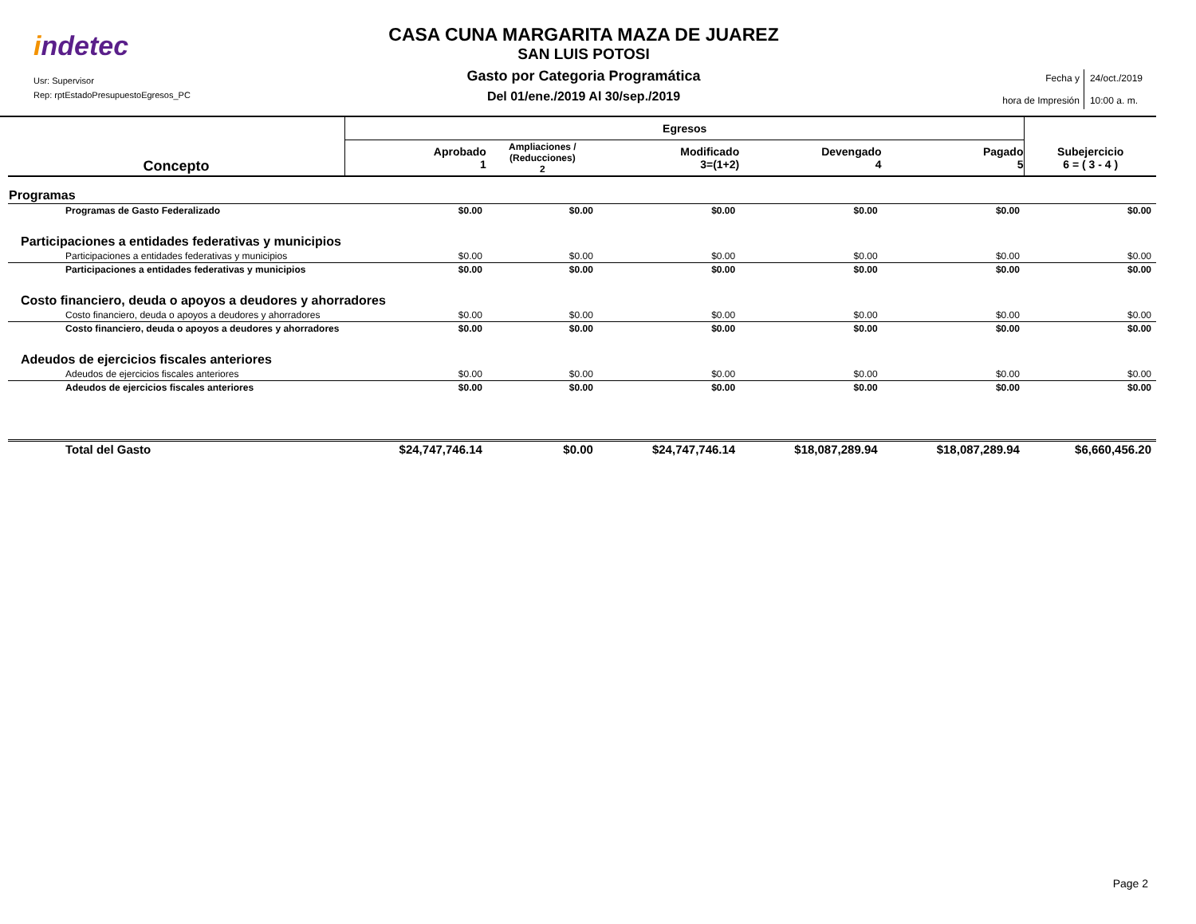indetec
Usr: Supervisor
Rep: rptEstadoPresupuestoEgresos_PC
CASA CUNA MARGARITA MAZA DE JUAREZ
SAN LUIS POTOSI
Gasto por Categoria Programática
Del 01/ene./2019 Al 30/sep./2019
| Fecha y hora de Impresión | 24/oct./2019 10:00 a. m. |
| Concepto | Egresos | | | | | |
| --- | --- | --- | --- | --- | --- | --- |
| | Aprobado 1 | Ampliaciones / (Reducciones) 2 | Modificado 3=(1+2) | Devengado 4 | Pagado 5 | Subejercicio 6 = ( 3 - 4 ) |
| Programas | | | | | | |
| Programas de Gasto Federalizado | $0.00 | $0.00 | $0.00 | $0.00 | $0.00 | $0.00 |
| Participaciones a entidades federativas y municipios | | | | | | |
| Participaciones a entidades federativas y municipios | $0.00 | $0.00 | $0.00 | $0.00 | $0.00 | $0.00 |
| Participaciones a entidades federativas y municipios | $0.00 | $0.00 | $0.00 | $0.00 | $0.00 | $0.00 |
| Costo financiero, deuda o apoyos a deudores y ahorradores | | | | | | |
| Costo financiero, deuda o apoyos a deudores y ahorradores | $0.00 | $0.00 | $0.00 | $0.00 | $0.00 | $0.00 |
| Costo financiero, deuda o apoyos a deudores y ahorradores | $0.00 | $0.00 | $0.00 | $0.00 | $0.00 | $0.00 |
| Adeudos de ejercicios fiscales anteriores | | | | | | |
| Adeudos de ejercicios fiscales anteriores | $0.00 | $0.00 | $0.00 | $0.00 | $0.00 | $0.00 |
| Adeudos de ejercicios fiscales anteriores | $0.00 | $0.00 | $0.00 | $0.00 | $0.00 | $0.00 |
| Total del Gasto | $24,747,746.14 | $0.00 | $24,747,746.14 | $18,087,289.94 | $18,087,289.94 | $6,660,456.20 |
Page 2